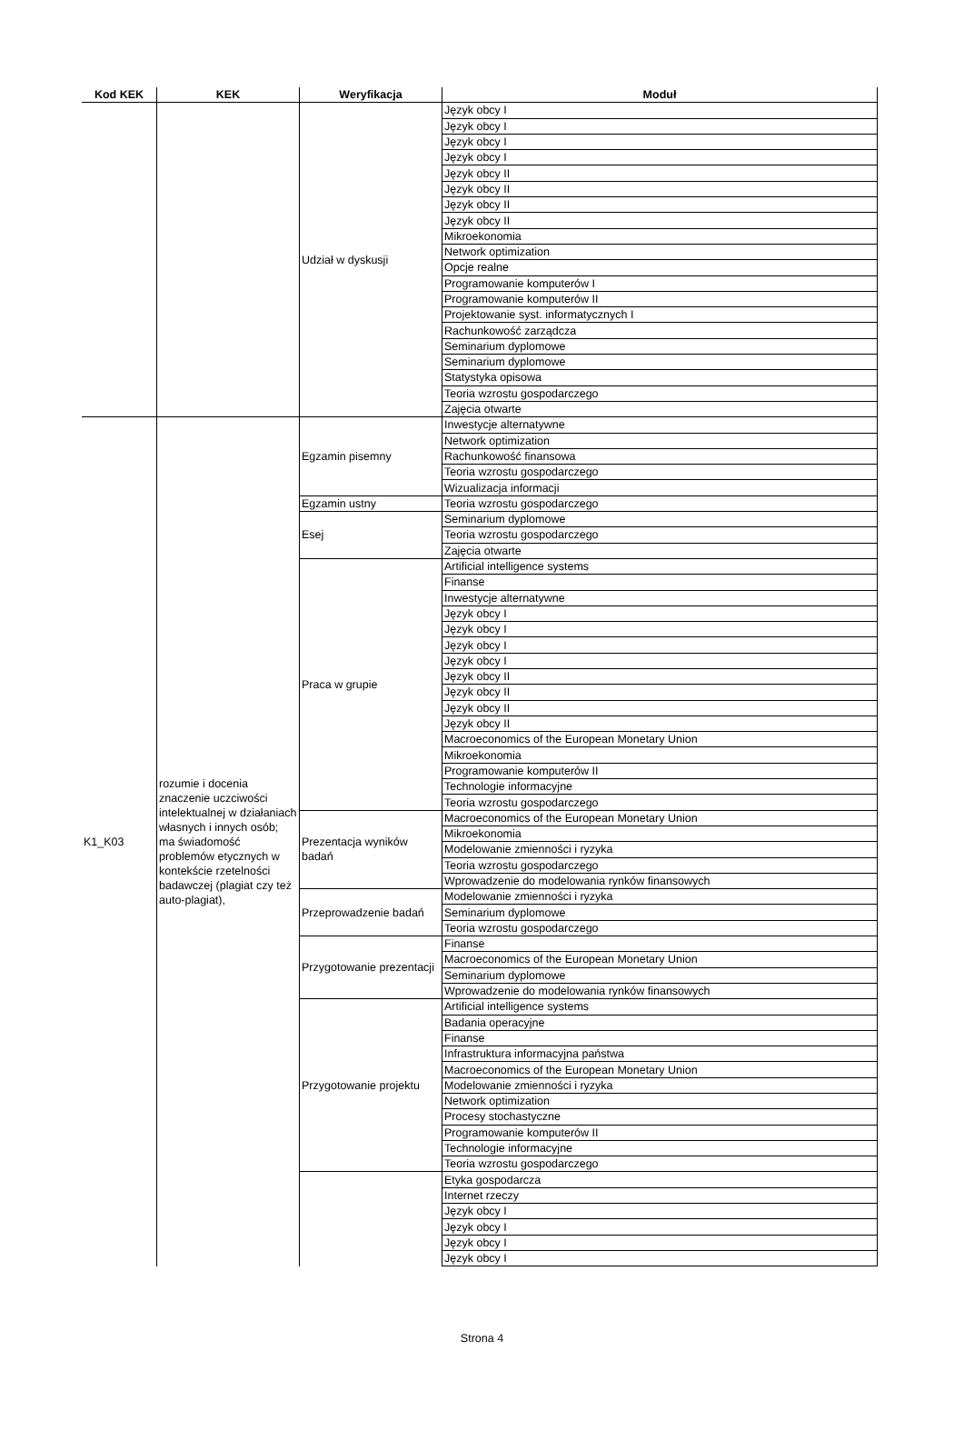| Kod KEK | KEK | Weryfikacja | Moduł |
| --- | --- | --- | --- |
| | | Udział w dyskusji | Język obcy I |
| | | | Język obcy I |
| | | | Język obcy I |
| | | | Język obcy I |
| | | | Język obcy II |
| | | | Język obcy II |
| | | | Język obcy II |
| | | | Język obcy II |
| | | | Mikroekonomia |
| | | | Network optimization |
| | | | Opcje realne |
| | | | Programowanie komputerów I |
| | | | Programowanie komputerów II |
| | | | Projektowanie syst. informatycznych I |
| | | | Rachunkowość zarządcza |
| | | | Seminarium dyplomowe |
| | | | Seminarium dyplomowe |
| | | | Statystyka opisowa |
| | | | Teoria wzrostu gospodarczego |
| | | | Zajęcia otwarte |
| K1_K03 | rozumie i docenia znaczenie uczciwości intelektualnej w działaniach własnych i innych osób; ma świadomość problemów etycznych w kontekście rzetelności badawczej (plagiat czy też auto-plagiat), | Egzamin pisemny | Inwestycje alternatywne |
| | | | Network optimization |
| | | | Rachunkowość finansowa |
| | | | Teoria wzrostu gospodarczego |
| | | | Wizualizacja informacji |
| | | Egzamin ustny | Teoria wzrostu gospodarczego |
| | | Esej | Seminarium dyplomowe |
| | | | Teoria wzrostu gospodarczego |
| | | | Zajęcia otwarte |
| | | Praca w grupie | Artificial intelligence systems |
| | | | Finanse |
| | | | Inwestycje alternatywne |
| | | | Język obcy I |
| | | | Język obcy I |
| | | | Język obcy I |
| | | | Język obcy I |
| | | | Język obcy II |
| | | | Język obcy II |
| | | | Język obcy II |
| | | | Język obcy II |
| | | | Macroeconomics of the European Monetary Union |
| | | | Mikroekonomia |
| | | | Programowanie komputerów II |
| | | | Technologie informacyjne |
| | | | Teoria wzrostu gospodarczego |
| | | Prezentacja wyników badań | Macroeconomics of the European Monetary Union |
| | | | Mikroekonomia |
| | | | Modelowanie zmienności i ryzyka |
| | | | Teoria wzrostu gospodarczego |
| | | | Wprowadzenie do modelowania rynków finansowych |
| | | Przeprowadzenie badań | Modelowanie zmienności i ryzyka |
| | | | Seminarium dyplomowe |
| | | | Teoria wzrostu gospodarczego |
| | | Przygotowanie prezentacji | Finanse |
| | | | Macroeconomics of the European Monetary Union |
| | | | Seminarium dyplomowe |
| | | | Wprowadzenie do modelowania rynków finansowych |
| | | Przygotowanie projektu | Artificial intelligence systems |
| | | | Badania operacyjne |
| | | | Finanse |
| | | | Infrastruktura informacyjna państwa |
| | | | Macroeconomics of the European Monetary Union |
| | | | Modelowanie zmienności i ryzyka |
| | | | Network optimization |
| | | | Procesy stochastyczne |
| | | | Programowanie komputerów II |
| | | | Technologie informacyjne |
| | | | Teoria wzrostu gospodarczego |
| | | | Etyka gospodarcza |
| | | | Internet rzeczy |
| | | | Język obcy I |
| | | | Język obcy I |
| | | | Język obcy I |
| | | | Język obcy I |
Strona 4